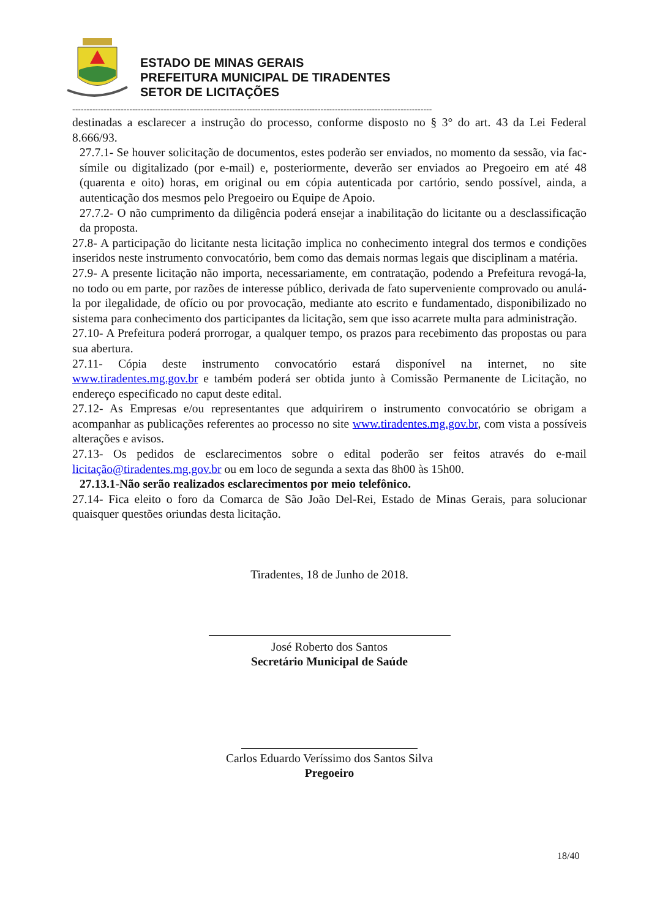ESTADO DE MINAS GERAIS
PREFEITURA MUNICIPAL DE TIRADENTES
SETOR DE LICITAÇÕES
------------------------------------------------------------------------------------------------------------------------------
destinadas a esclarecer a instrução do processo, conforme disposto no § 3° do art. 43 da Lei Federal 8.666/93.
27.7.1- Se houver solicitação de documentos, estes poderão ser enviados, no momento da sessão, via fac-símile ou digitalizado (por e-mail) e, posteriormente, deverão ser enviados ao Pregoeiro em até 48 (quarenta e oito) horas, em original ou em cópia autenticada por cartório, sendo possível, ainda, a autenticação dos mesmos pelo Pregoeiro ou Equipe de Apoio.
27.7.2- O não cumprimento da diligência poderá ensejar a inabilitação do licitante ou a desclassificação da proposta.
27.8- A participação do licitante nesta licitação implica no conhecimento integral dos termos e condições inseridos neste instrumento convocatório, bem como das demais normas legais que disciplinam a matéria.
27.9- A presente licitação não importa, necessariamente, em contratação, podendo a Prefeitura revogá-la, no todo ou em parte, por razões de interesse público, derivada de fato superveniente comprovado ou anulá-la por ilegalidade, de ofício ou por provocação, mediante ato escrito e fundamentado, disponibilizado no sistema para conhecimento dos participantes da licitação, sem que isso acarrete multa para administração.
27.10- A Prefeitura poderá prorrogar, a qualquer tempo, os prazos para recebimento das propostas ou para sua abertura.
27.11- Cópia deste instrumento convocatório estará disponível na internet, no site www.tiradentes.mg.gov.br e também poderá ser obtida junto à Comissão Permanente de Licitação, no endereço especificado no caput deste edital.
27.12- As Empresas e/ou representantes que adquirirem o instrumento convocatório se obrigam a acompanhar as publicações referentes ao processo no site www.tiradentes.mg.gov.br, com vista a possíveis alterações e avisos.
27.13- Os pedidos de esclarecimentos sobre o edital poderão ser feitos através do e-mail licitação@tiradentes.mg.gov.br ou em loco de segunda a sexta das 8h00 às 15h00.
27.13.1-Não serão realizados esclarecimentos por meio telefônico.
27.14- Fica eleito o foro da Comarca de São João Del-Rei, Estado de Minas Gerais, para solucionar quaisquer questões oriundas desta licitação.
Tiradentes, 18 de Junho de 2018.
José Roberto dos Santos
Secretário Municipal de Saúde
Carlos Eduardo Veríssimo dos Santos Silva
Pregoeiro
18/40